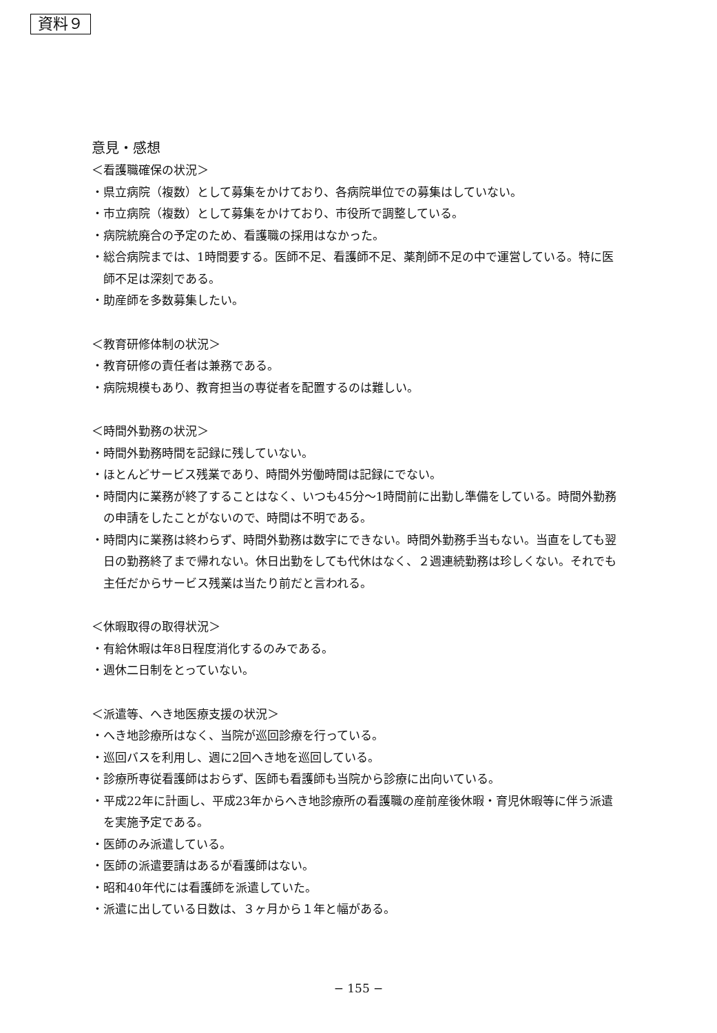資料９
意見・感想
＜看護職確保の状況＞
・県立病院（複数）として募集をかけており、各病院単位での募集はしていない。
・市立病院（複数）として募集をかけており、市役所で調整している。
・病院統廃合の予定のため、看護職の採用はなかった。
・総合病院までは、1時間要する。医師不足、看護師不足、薬剤師不足の中で運営している。特に医師不足は深刻である。
・助産師を多数募集したい。
＜教育研修体制の状況＞
・教育研修の責任者は兼務である。
・病院規模もあり、教育担当の専従者を配置するのは難しい。
＜時間外勤務の状況＞
・時間外勤務時間を記録に残していない。
・ほとんどサービス残業であり、時間外労働時間は記録にでない。
・時間内に業務が終了することはなく、いつも45分～1時間前に出勤し準備をしている。時間外勤務の申請をしたことがないので、時間は不明である。
・時間内に業務は終わらず、時間外勤務は数字にできない。時間外勤務手当もない。当直をしても翌日の勤務終了まで帰れない。休日出勤をしても代休はなく、２週連続勤務は珍しくない。それでも主任だからサービス残業は当たり前だと言われる。
＜休暇取得の取得状況＞
・有給休暇は年8日程度消化するのみである。
・週休二日制をとっていない。
＜派遣等、へき地医療支援の状況＞
・へき地診療所はなく、当院が巡回診療を行っている。
・巡回バスを利用し、週に2回へき地を巡回している。
・診療所専従看護師はおらず、医師も看護師も当院から診療に出向いている。
・平成22年に計画し、平成23年からへき地診療所の看護職の産前産後休暇・育児休暇等に伴う派遣を実施予定である。
・医師のみ派遣している。
・医師の派遣要請はあるが看護師はない。
・昭和40年代には看護師を派遣していた。
・派遣に出している日数は、３ヶ月から１年と幅がある。
− 155 −